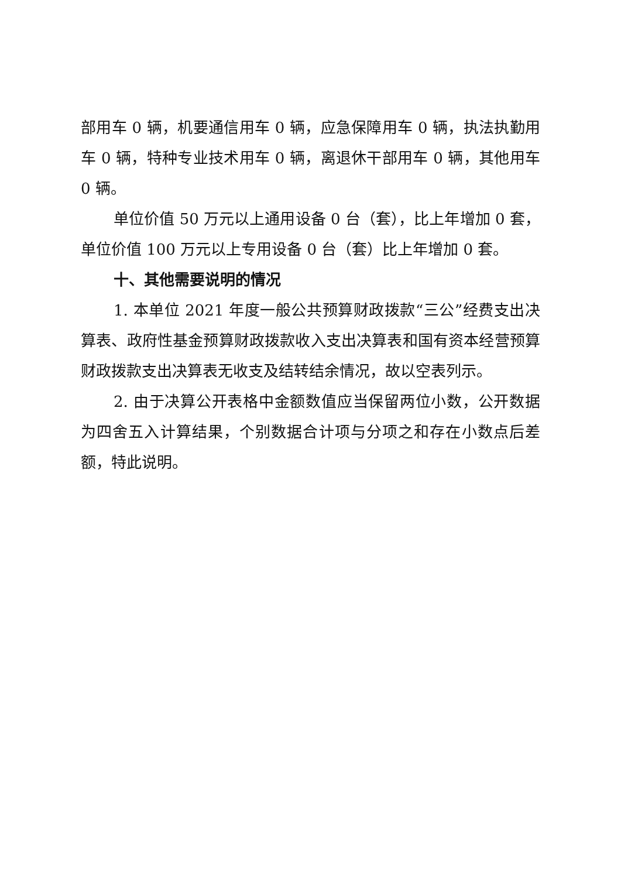部用车 0 辆，机要通信用车 0 辆，应急保障用车 0 辆，执法执勤用车 0 辆，特种专业技术用车 0 辆，离退休干部用车 0 辆，其他用车 0 辆。
单位价值 50 万元以上通用设备 0 台（套），比上年增加 0 套，单位价值 100 万元以上专用设备 0 台（套）比上年增加 0 套。
十、其他需要说明的情况
1. 本单位 2021 年度一般公共预算财政拨款“三公”经费支出决算表、政府性基金预算财政拨款收入支出决算表和国有资本经营预算财政拨款支出决算表无收支及结转结余情况，故以空表列示。
2. 由于决算公开表格中金额数值应当保留两位小数，公开数据为四舍五入计算结果，个别数据合计项与分项之和存在小数点后差额，特此说明。